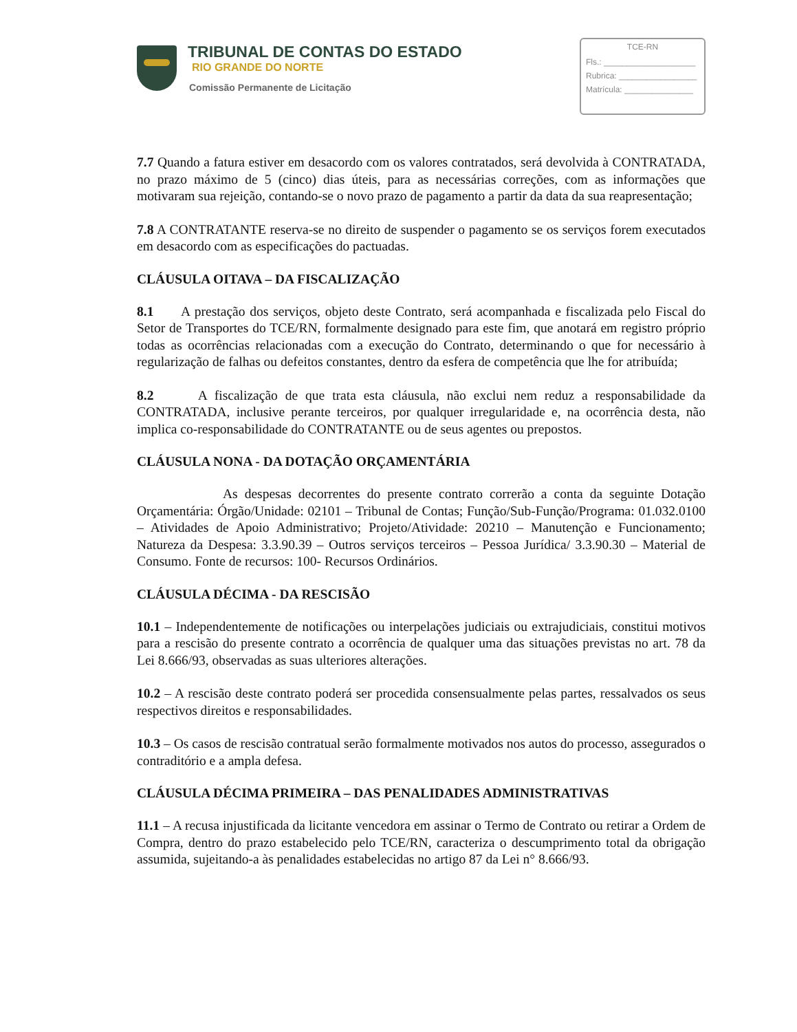TRIBUNAL DE CONTAS DO ESTADO
RIO GRANDE DO NORTE
Comissão Permanente de Licitação
TCE-RN
Fls.: ____________________
Rubrica: _________________
Matrícula: _______________
7.7 Quando a fatura estiver em desacordo com os valores contratados, será devolvida à CONTRATADA, no prazo máximo de 5 (cinco) dias úteis, para as necessárias correções, com as informações que motivaram sua rejeição, contando-se o novo prazo de pagamento a partir da data da sua reapresentação;
7.8 A CONTRATANTE reserva-se no direito de suspender o pagamento se os serviços forem executados em desacordo com as especificações do pactuadas.
CLÁUSULA OITAVA – DA FISCALIZAÇÃO
8.1 A prestação dos serviços, objeto deste Contrato, será acompanhada e fiscalizada pelo Fiscal do Setor de Transportes do TCE/RN, formalmente designado para este fim, que anotará em registro próprio todas as ocorrências relacionadas com a execução do Contrato, determinando o que for necessário à regularização de falhas ou defeitos constantes, dentro da esfera de competência que lhe for atribuída;
8.2 A fiscalização de que trata esta cláusula, não exclui nem reduz a responsabilidade da CONTRATADA, inclusive perante terceiros, por qualquer irregularidade e, na ocorrência desta, não implica co-responsabilidade do CONTRATANTE ou de seus agentes ou prepostos.
CLÁUSULA NONA - DA DOTAÇÃO ORÇAMENTÁRIA
As despesas decorrentes do presente contrato correrão a conta da seguinte Dotação Orçamentária: Órgão/Unidade: 02101 – Tribunal de Contas; Função/Sub-Função/Programa: 01.032.0100 – Atividades de Apoio Administrativo; Projeto/Atividade: 20210 – Manutenção e Funcionamento; Natureza da Despesa: 3.3.90.39 – Outros serviços terceiros – Pessoa Jurídica/ 3.3.90.30 – Material de Consumo. Fonte de recursos: 100- Recursos Ordinários.
CLÁUSULA DÉCIMA - DA RESCISÃO
10.1 – Independentemente de notificações ou interpelações judiciais ou extrajudiciais, constitui motivos para a rescisão do presente contrato a ocorrência de qualquer uma das situações previstas no art. 78 da Lei 8.666/93, observadas as suas ulteriores alterações.
10.2 – A rescisão deste contrato poderá ser procedida consensualmente pelas partes, ressalvados os seus respectivos direitos e responsabilidades.
10.3 – Os casos de rescisão contratual serão formalmente motivados nos autos do processo, assegurados o contraditório e a ampla defesa.
CLÁUSULA DÉCIMA PRIMEIRA – DAS PENALIDADES ADMINISTRATIVAS
11.1 – A recusa injustificada da licitante vencedora em assinar o Termo de Contrato ou retirar a Ordem de Compra, dentro do prazo estabelecido pelo TCE/RN, caracteriza o descumprimento total da obrigação assumida, sujeitando-a às penalidades estabelecidas no artigo 87 da Lei n° 8.666/93.